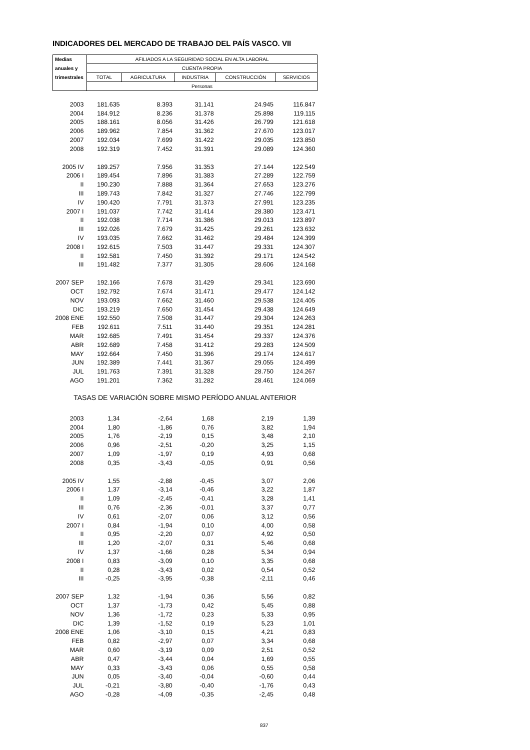INDICADORES DEL MERCADO DE TRABAJO DEL PAÍS VASCO. VII
| Medias | AFILIADOS A LA SEGURIDAD SOCIAL EN ALTA LABORAL | | | | |
| anuales y | CUENTA PROPIA | | | | |
| trimestrales | TOTAL | AGRICULTURA | INDUSTRIA | CONSTRUCCIÓN | SERVICIOS |
| | Personas | | | | |
| 2003 | 181.635 | 8.393 | 31.141 | 24.945 | 116.847 |
| 2004 | 184.912 | 8.236 | 31.378 | 25.898 | 119.115 |
| 2005 | 188.161 | 8.056 | 31.426 | 26.799 | 121.618 |
| 2006 | 189.962 | 7.854 | 31.362 | 27.670 | 123.017 |
| 2007 | 192.034 | 7.699 | 31.422 | 29.035 | 123.850 |
| 2008 | 192.319 | 7.452 | 31.391 | 29.089 | 124.360 |
| 2005 IV | 189.257 | 7.956 | 31.353 | 27.144 | 122.549 |
| 2006 I | 189.454 | 7.896 | 31.383 | 27.289 | 122.759 |
| II | 190.230 | 7.888 | 31.364 | 27.653 | 123.276 |
| III | 189.743 | 7.842 | 31.327 | 27.746 | 122.799 |
| IV | 190.420 | 7.791 | 31.373 | 27.991 | 123.235 |
| 2007 I | 191.037 | 7.742 | 31.414 | 28.380 | 123.471 |
| II | 192.038 | 7.714 | 31.386 | 29.013 | 123.897 |
| III | 192.026 | 7.679 | 31.425 | 29.261 | 123.632 |
| IV | 193.035 | 7.662 | 31.462 | 29.484 | 124.399 |
| 2008 I | 192.615 | 7.503 | 31.447 | 29.331 | 124.307 |
| II | 192.581 | 7.450 | 31.392 | 29.171 | 124.542 |
| III | 191.482 | 7.377 | 31.305 | 28.606 | 124.168 |
| 2007 SEP | 192.166 | 7.678 | 31.429 | 29.341 | 123.690 |
| OCT | 192.792 | 7.674 | 31.471 | 29.477 | 124.142 |
| NOV | 193.093 | 7.662 | 31.460 | 29.538 | 124.405 |
| DIC | 193.219 | 7.650 | 31.454 | 29.438 | 124.649 |
| 2008 ENE | 192.550 | 7.508 | 31.447 | 29.304 | 124.263 |
| FEB | 192.611 | 7.511 | 31.440 | 29.351 | 124.281 |
| MAR | 192.685 | 7.491 | 31.454 | 29.337 | 124.376 |
| ABR | 192.689 | 7.458 | 31.412 | 29.283 | 124.509 |
| MAY | 192.664 | 7.450 | 31.396 | 29.174 | 124.617 |
| JUN | 192.389 | 7.441 | 31.367 | 29.055 | 124.499 |
| JUL | 191.763 | 7.391 | 31.328 | 28.750 | 124.267 |
| AGO | 191.201 | 7.362 | 31.282 | 28.461 | 124.069 |
| TASAS DE VARIACIÓN SOBRE MISMO PERÍODO ANUAL ANTERIOR | | | | | |
| 2003 | 1,34 | -2,64 | 1,68 | 2,19 | 1,39 |
| 2004 | 1,80 | -1,86 | 0,76 | 3,82 | 1,94 |
| 2005 | 1,76 | -2,19 | 0,15 | 3,48 | 2,10 |
| 2006 | 0,96 | -2,51 | -0,20 | 3,25 | 1,15 |
| 2007 | 1,09 | -1,97 | 0,19 | 4,93 | 0,68 |
| 2008 | 0,35 | -3,43 | -0,05 | 0,91 | 0,56 |
| 2005 IV | 1,55 | -2,88 | -0,45 | 3,07 | 2,06 |
| 2006 I | 1,37 | -3,14 | -0,46 | 3,22 | 1,87 |
| II | 1,09 | -2,45 | -0,41 | 3,28 | 1,41 |
| III | 0,76 | -2,36 | -0,01 | 3,37 | 0,77 |
| IV | 0,61 | -2,07 | 0,06 | 3,12 | 0,56 |
| 2007 I | 0,84 | -1,94 | 0,10 | 4,00 | 0,58 |
| II | 0,95 | -2,20 | 0,07 | 4,92 | 0,50 |
| III | 1,20 | -2,07 | 0,31 | 5,46 | 0,68 |
| IV | 1,37 | -1,66 | 0,28 | 5,34 | 0,94 |
| 2008 I | 0,83 | -3,09 | 0,10 | 3,35 | 0,68 |
| II | 0,28 | -3,43 | 0,02 | 0,54 | 0,52 |
| III | -0,25 | -3,95 | -0,38 | -2,11 | 0,46 |
| 2007 SEP | 1,32 | -1,94 | 0,36 | 5,56 | 0,82 |
| OCT | 1,37 | -1,73 | 0,42 | 5,45 | 0,88 |
| NOV | 1,36 | -1,72 | 0,23 | 5,33 | 0,95 |
| DIC | 1,39 | -1,52 | 0,19 | 5,23 | 1,01 |
| 2008 ENE | 1,06 | -3,10 | 0,15 | 4,21 | 0,83 |
| FEB | 0,82 | -2,97 | 0,07 | 3,34 | 0,68 |
| MAR | 0,60 | -3,19 | 0,09 | 2,51 | 0,52 |
| ABR | 0,47 | -3,44 | 0,04 | 1,69 | 0,55 |
| MAY | 0,33 | -3,43 | 0,06 | 0,55 | 0,58 |
| JUN | 0,05 | -3,40 | -0,04 | -0,60 | 0,44 |
| JUL | -0,21 | -3,80 | -0,40 | -1,76 | 0,43 |
| AGO | -0,28 | -4,09 | -0,35 | -2,45 | 0,48 |
837